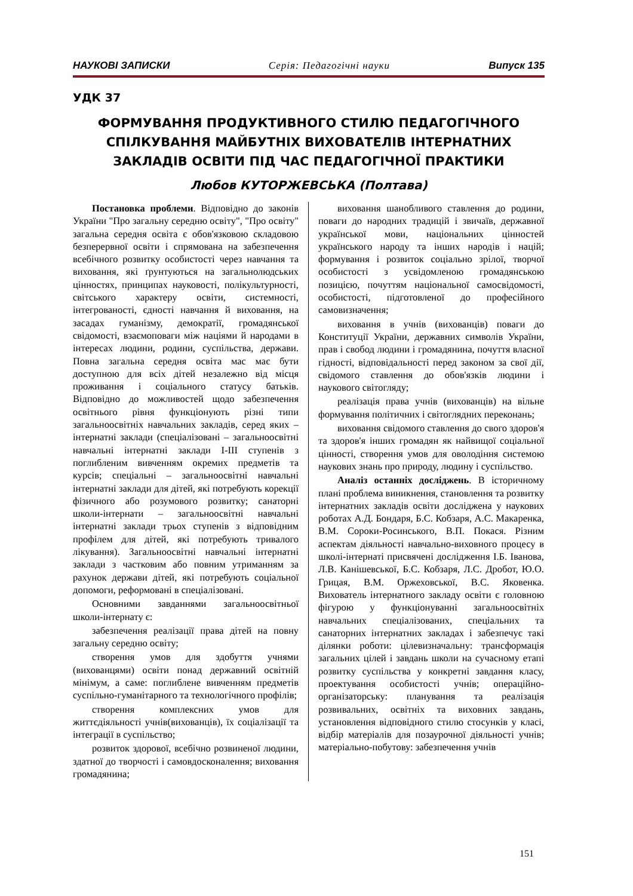НАУКОВІ ЗАПИСКИ Серія: Педагогічні науки Випуск 135
УДК 37
ФОРМУВАННЯ ПРОДУКТИВНОГО СТИЛЮ ПЕДАГОГІЧНОГО СПІЛКУВАННЯ МАЙБУТНІХ ВИХОВАТЕЛІВ ІНТЕРНАТНИХ ЗАКЛАДІВ ОСВІТИ ПІД ЧАС ПЕДАГОГІЧНОЇ ПРАКТИКИ
Любов КУТОРЖЕВСЬКА (Полтава)
Постановка проблеми. Відповідно до законів України "Про загальну середню освіту", "Про освіту" загальна середня освіта є обов'язковою складовою безперервної освіти і спрямована на забезпечення всебічного розвитку особистості через навчання та виховання, які ґрунтуються на загальнолюдських цінностях, принципах науковості, полікультурності, світського характеру освіти, системності, інтегрованості, єдності навчання й виховання, на засадах гуманізму, демократії, громадянської свідомості, взаємоповаги між націями й народами в інтересах людини, родини, суспільства, держави. Повна загальна середня освіта мас має бути доступною для всіх дітей незалежно від місця проживання і соціального статусу батьків. Відповідно до можливостей щодо забезпечення освітнього рівня функціонують різні типи загальноосвітніх навчальних закладів, серед яких – інтернатні заклади (спеціалізовані – загальноосвітні навчальні інтернатні заклади І-ІІІ ступенів з поглибленим вивченням окремих предметів та курсів; спеціальні – загальноосвітні навчальні інтернатні заклади для дітей, які потребують корекції фізичного або розумового розвитку; санаторні школи-інтернати – загальноосвітні навчальні інтернатні заклади трьох ступенів з відповідним профілем для дітей, які потребують тривалого лікування). Загальноосвітні навчальні інтернатні заклади з частковим або повним утриманням за рахунок держави дітей, які потребують соціальної допомоги, реформовані в спеціалізовані.
Основними завданнями загальноосвітньої школи-інтернату є:
забезпечення реалізації права дітей на повну загальну середню освіту;
створення умов для здобуття учнями (вихованцями) освіти понад державний освітній мінімум, а саме: поглиблене вивченням предметів суспільно-гуманітарного та технологічного профілів;
створення комплексних умов для життєдіяльності учнів(вихованців), їх соціалізації та інтеграції в суспільство;
розвиток здорової, всебічно розвиненої людини, здатної до творчості і самовдосконалення; виховання громадянина;
виховання шанобливого ставлення до родини, поваги до народних традицій і звичаїв, державної української мови, національних цінностей українського народу та інших народів і націй; формування і розвиток соціально зрілої, творчої особистості з усвідомленою громадянською позицією, почуттям національної самосвідомості, особистості, підготовленої до професійного самовизначення;
виховання в учнів (вихованців) поваги до Конституції України, державних символів України, прав і свобод людини і громадянина, почуття власної гідності, відповідальності перед законом за свої дії, свідомого ставлення до обов'язків людини і наукового світогляду;
реалізація права учнів (вихованців) на вільне формування політичних і світоглядних переконань;
виховання свідомого ставлення до свого здоров'я та здоров'я інших громадян як найвищої соціальної цінності, створення умов для оволодіння системою наукових знань про природу, людину і суспільство.
Аналіз останніх досліджень. В історичному плані проблема виникнення, становлення та розвитку інтернатних закладів освіти досліджена у наукових роботах А.Д. Бондаря, Б.С. Кобзаря, А.С. Макаренка, В.М. Сороки-Росинського, В.П. Покася. Різним аспектам діяльності навчально-виховного процесу в школі-інтернаті присвячені дослідження І.Б. Іванова, Л.В. Канішевської, Б.С. Кобзаря, Л.С. Дробот, Ю.О. Грицая, В.М. Оржеховської, В.С. Яковенка. Вихователь інтернатного закладу освіти є головною фігурою у функціонуванні загальноосвітніх навчальних спеціалізованих, спеціальних та санаторних інтернатних закладах і забезпечує такі ділянки роботи: цілевизначальну: трансформація загальних цілей і завдань школи на сучасному етапі розвитку суспільства у конкретні завдання класу, проектування особистості учнів; операційно-організаторську: планування та реалізація розвивальних, освітніх та виховних завдань, установлення відповідного стилю стосунків у класі, відбір матеріалів для позаурочної діяльності учнів; матеріально-побутову: забезпечення учнів
151